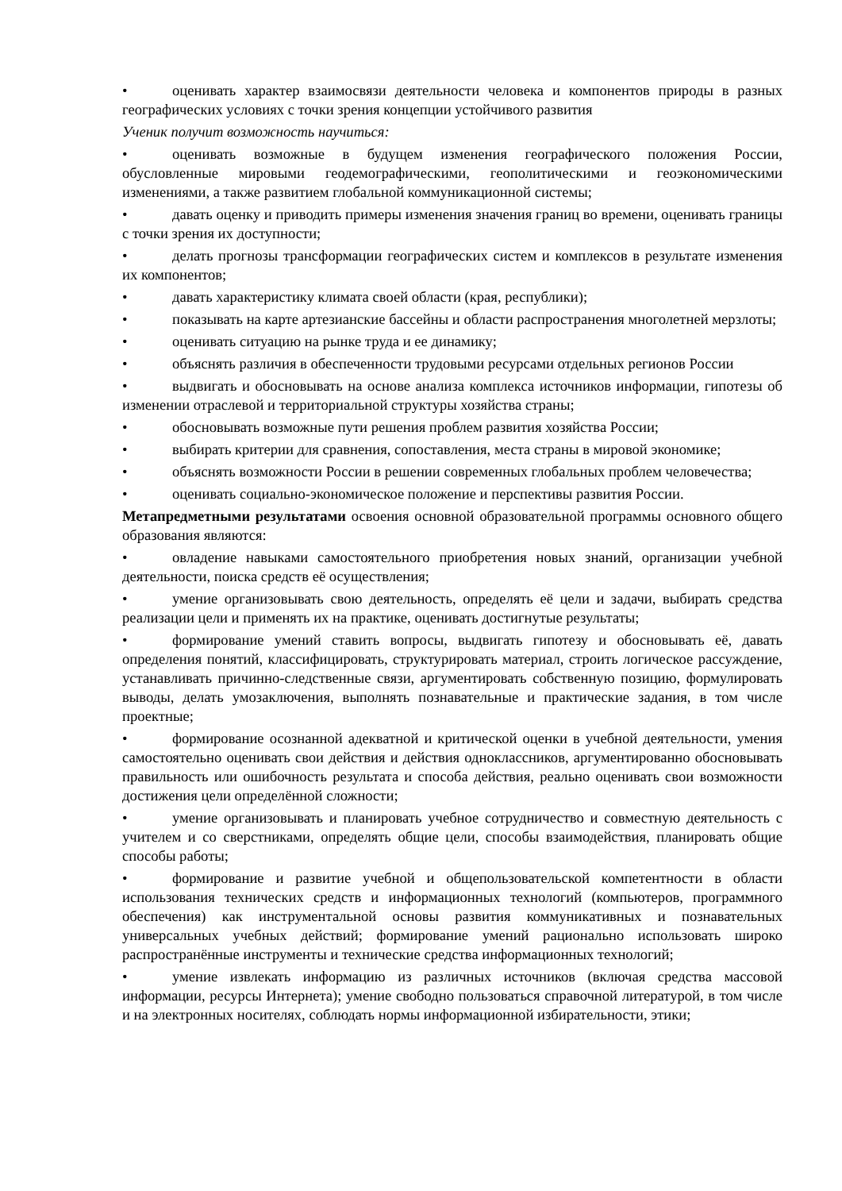• оценивать характер взаимосвязи деятельности человека и компонентов природы в разных географических условиях с точки зрения концепции устойчивого развития
Ученик получит возможность научиться:
• оценивать возможные в будущем изменения географического положения России, обусловленные мировыми геодемографическими, геополитическими и геоэкономическими изменениями, а также развитием глобальной коммуникационной системы;
• давать оценку и приводить примеры изменения значения границ во времени, оценивать границы с точки зрения их доступности;
• делать прогнозы трансформации географических систем и комплексов в результате изменения их компонентов;
• давать характеристику климата своей области (края, республики);
• показывать на карте артезианские бассейны и области распространения многолетней мерзлоты;
• оценивать ситуацию на рынке труда и ее динамику;
• объяснять различия в обеспеченности трудовыми ресурсами отдельных регионов России
• выдвигать и обосновывать на основе анализа комплекса источников информации, гипотезы об изменении отраслевой и территориальной структуры хозяйства страны;
• обосновывать возможные пути решения проблем развития хозяйства России;
• выбирать критерии для сравнения, сопоставления, места страны в мировой экономике;
• объяснять возможности России в решении современных глобальных проблем человечества;
• оценивать социально-экономическое положение и перспективы развития России.
Метапредметными результатами освоения основной образовательной программы основного общего образования являются:
• овладение навыками самостоятельного приобретения новых знаний, организации учебной деятельности, поиска средств её осуществления;
• умение организовывать свою деятельность, определять её цели и задачи, выбирать средства реализации цели и применять их на практике, оценивать достигнутые результаты;
• формирование умений ставить вопросы, выдвигать гипотезу и обосновывать её, давать определения понятий, классифицировать, структурировать материал, строить логическое рассуждение, устанавливать причинно-следственные связи, аргументировать собственную позицию, формулировать выводы, делать умозаключения, выполнять познавательные и практические задания, в том числе проектные;
• формирование осознанной адекватной и критической оценки в учебной деятельности, умения самостоятельно оценивать свои действия и действия одноклассников, аргументированно обосновывать правильность или ошибочность результата и способа действия, реально оценивать свои возможности достижения цели определённой сложности;
• умение организовывать и планировать учебное сотрудничество и совместную деятельность с учителем и со сверстниками, определять общие цели, способы взаимодействия, планировать общие способы работы;
• формирование и развитие учебной и общепользовательской компетентности в области использования технических средств и информационных технологий (компьютеров, программного обеспечения) как инструментальной основы развития коммуникативных и познавательных универсальных учебных действий; формирование умений рационально использовать широко распространённые инструменты и технические средства информационных технологий;
• умение извлекать информацию из различных источников (включая средства массовой информации, ресурсы Интернета); умение свободно пользоваться справочной литературой, в том числе и на электронных носителях, соблюдать нормы информационной избирательности, этики;